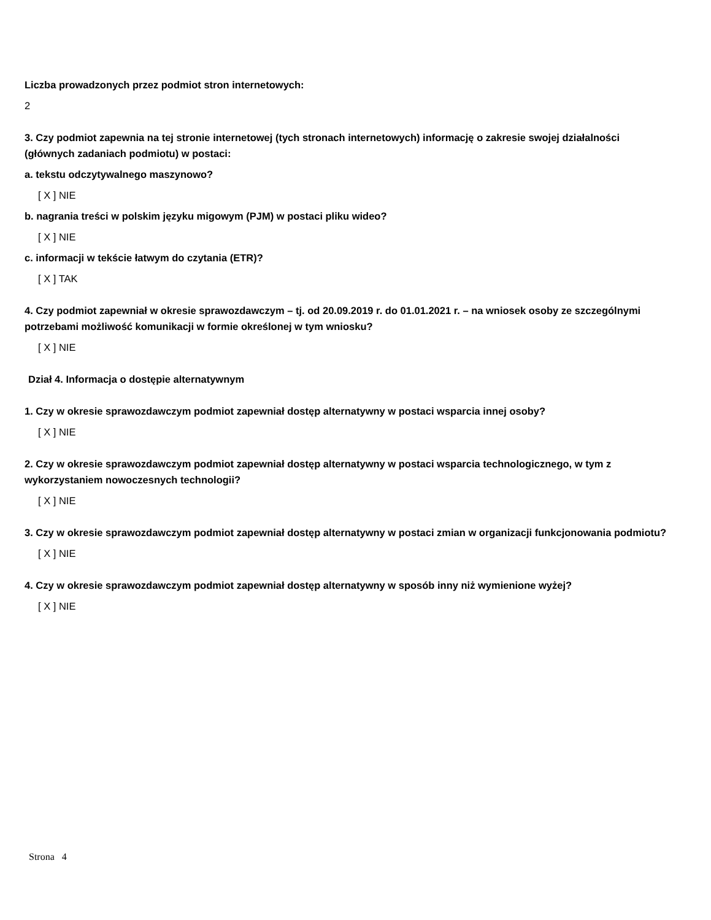Liczba prowadzonych przez podmiot stron internetowych:
2
3. Czy podmiot zapewnia na tej stronie internetowej (tych stronach internetowych) informację o zakresie swojej działalności (głównych zadaniach podmiotu) w postaci:
a. tekstu odczytywalnego maszynowo?
[ X ] NIE
b. nagrania treści w polskim języku migowym (PJM) w postaci pliku wideo?
[ X ] NIE
c. informacji w tekście łatwym do czytania (ETR)?
[ X ] TAK
4. Czy podmiot zapewniał w okresie sprawozdawczym – tj. od 20.09.2019 r. do 01.01.2021 r. – na wniosek osoby ze szczególnymi potrzebami możliwość komunikacji w formie określonej w tym wniosku?
[ X ] NIE
Dział 4. Informacja o dostępie alternatywnym
1. Czy w okresie sprawozdawczym podmiot zapewniał dostęp alternatywny w postaci wsparcia innej osoby?
[ X ] NIE
2. Czy w okresie sprawozdawczym podmiot zapewniał dostęp alternatywny w postaci wsparcia technologicznego, w tym z wykorzystaniem nowoczesnych technologii?
[ X ] NIE
3. Czy w okresie sprawozdawczym podmiot zapewniał dostęp alternatywny w postaci zmian w organizacji funkcjonowania podmiotu?
[ X ] NIE
4. Czy w okresie sprawozdawczym podmiot zapewniał dostęp alternatywny w sposób inny niż wymienione wyżej?
[ X ] NIE
Strona 4